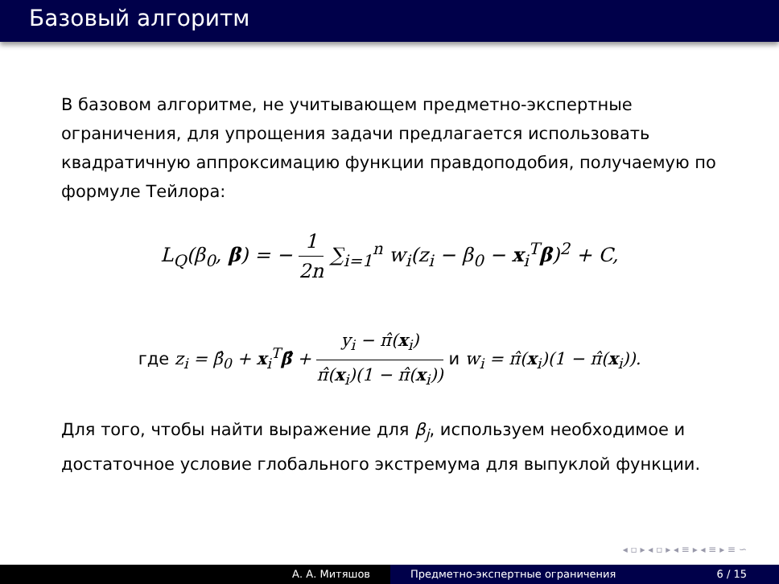Базовый алгоритм
В базовом алгоритме, не учитывающем предметно-экспертные ограничения, для упрощения задачи предлагается использовать квадратичную аппроксимацию функции правдоподобия, получаемую по формуле Тейлора:
L<sub>Q</sub>(β<sub>0</sub>, β) = − 1 2n ∑<sub>i=1</sub><sup>n</sup> w<sub>i</sub>(z<sub>i</sub> − β<sub>0</sub> − x<sub>i</sub><sup>T</sup>β)<sup>2</sup> + C,
где z<sub>i</sub> = β̂<sub>0</sub> + x<sub>i</sub><sup>T</sup>β̂ + y<sub>i</sub> − π̂(x<sub>i</sub>) π̂(x<sub>i</sub>)(1 − π̂(x<sub>i</sub>)) и w<sub>i</sub> = π̂(x<sub>i</sub>)(1 − π̂(x<sub>i</sub>)).
Для того, чтобы найти выражение для β<sub>j</sub>, используем необходимое и достаточное условие глобального экстремума для выпуклой функции.
◂ ▫ ▸ ◂ ▫ ▸ ◂ ≡ ▸ ◂ ≡ ▸ ≡ ∽
А. А. Митяшов Предметно-экспертные ограничения 6 / 15